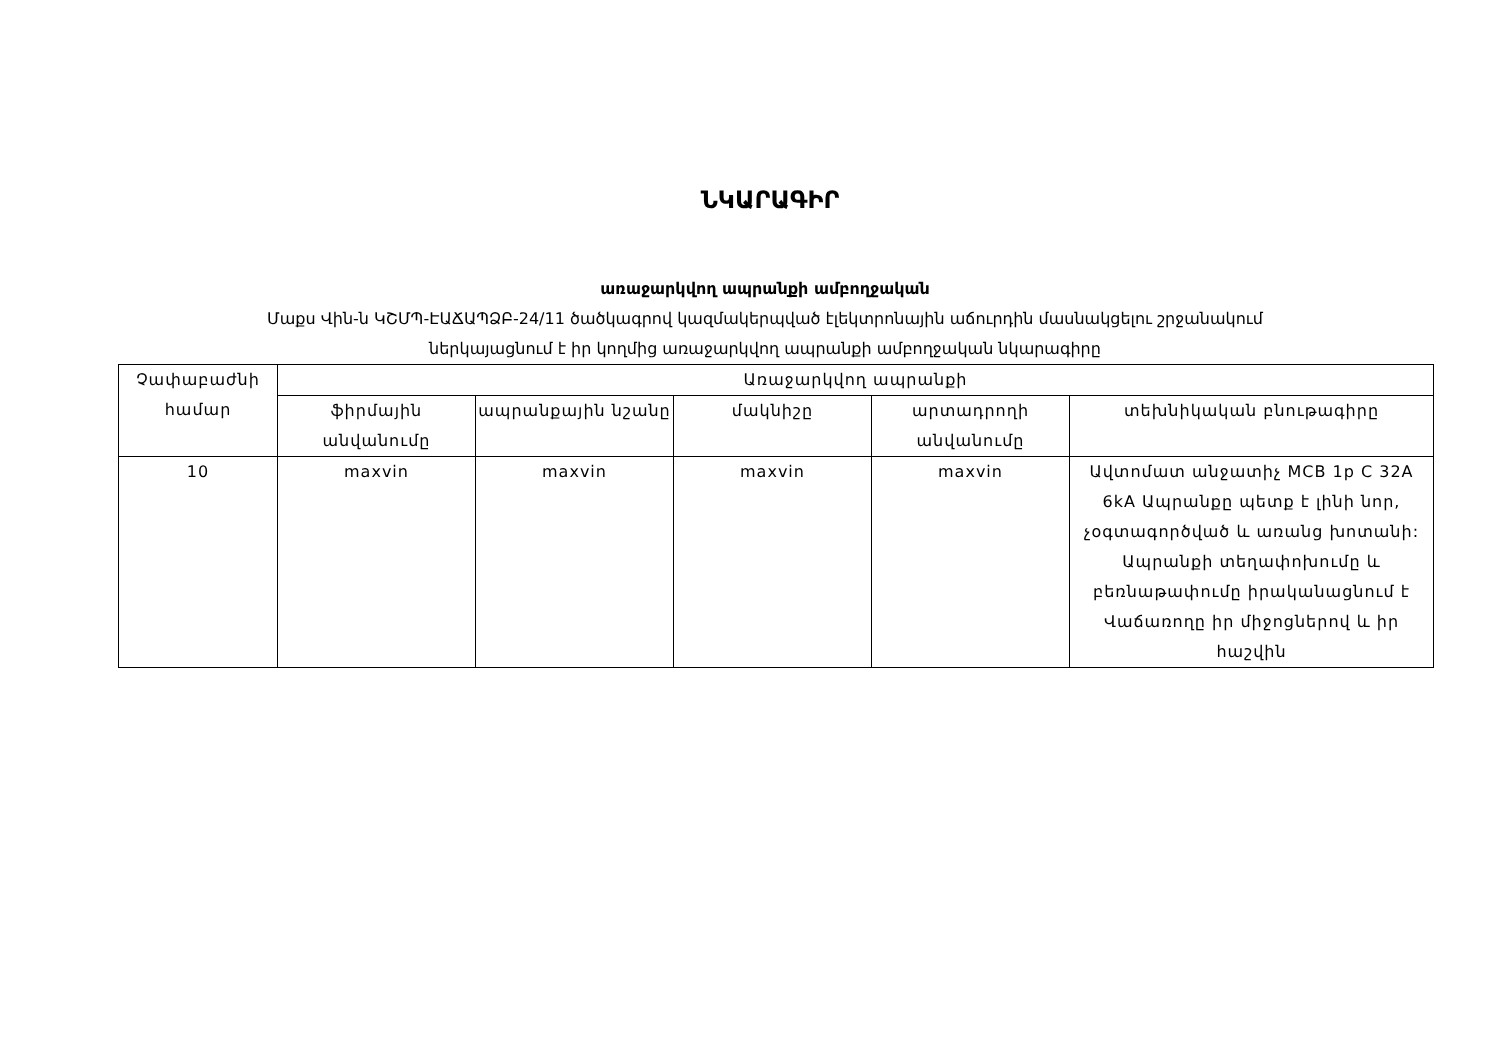ՆԿԱՐԱԳԻՐ
առաջարկվող ապրանքի ամբողջական
Մաքս Վին-ն ԿՇՄՊ-ԷԱՃԱՊՁԲ-24/11 ծածկագրով կազմակերպված էլեկտրոնային աճուրդին մասնակցելու շրջանակում
ներկայացնում է իր կողմից առաջարկվող ապրանքի ամբողջական նկարագիրը
| Չափաբաժնի համար | Առաջարկվող ապրանքի | | | | |
| --- | --- | --- | --- | --- | --- |
| | ֆիրմային անվանումը | ապրանքային նշանը | մակնիշը | արտադրողի անվանումը | տեխնիկական բնութագիրը |
| 10 | maxvin | maxvin | maxvin | maxvin | Ավտոմատ անջատիչ MCB 1p C 32A 6kA Ապրանքը պետք է լինի նոր, չօգտագործված և առանց խոտանի: Ապրանքի տեղափոխումը և բեռնաթափումը իրականացնում է Վաճառողը իր միջոցներով և իր հաշվին |